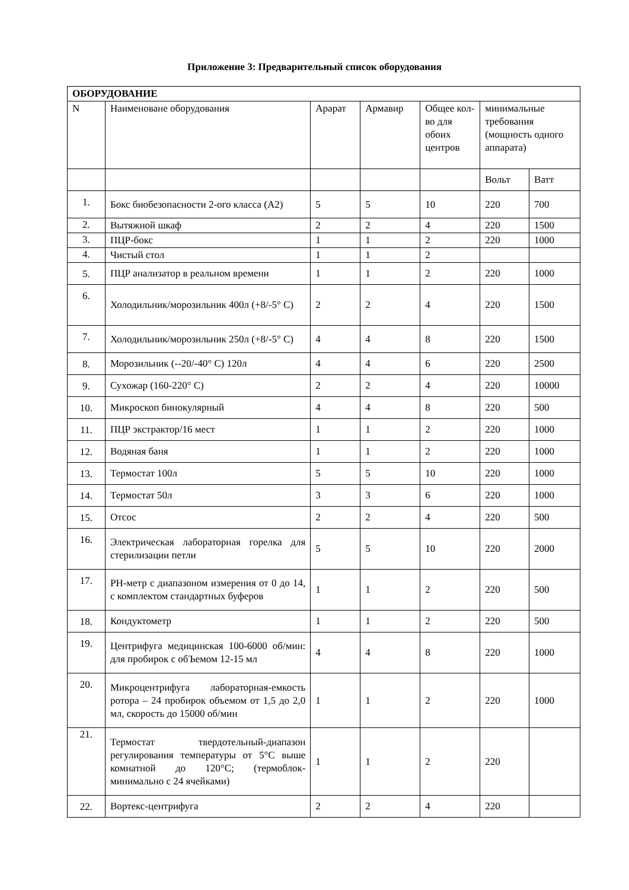Приложение 3: Предварительный список оборудования
| ОБОРУДОВАНИЕ | | | | | | |
| --- | --- | --- | --- | --- | --- | --- |
| N | Наименоване оборудования | Арарат | Армавир | Общее кол-во для обоих центров | минимальные требования (мощность одного аппарата) | |
| | | | | | Вольт | Ватт |
| 1. | Бокс биобезопасности 2-ого класса (А2) | 5 | 5 | 10 | 220 | 700 |
| 2. | Вытяжной шкаф | 2 | 2 | 4 | 220 | 1500 |
| 3. | ПЦР-бокс | 1 | 1 | 2 | 220 | 1000 |
| 4. | Чистый стол | 1 | 1 | 2 | | |
| 5. | ПЦР анализатор в реальном времени | 1 | 1 | 2 | 220 | 1000 |
| 6. | Холодильник/морозильник 400л (+8/-5° С) | 2 | 2 | 4 | 220 | 1500 |
| 7. | Холодильник/морозильник 250л (+8/-5° С) | 4 | 4 | 8 | 220 | 1500 |
| 8. | Морозильник (--20/-40° С) 120л | 4 | 4 | 6 | 220 | 2500 |
| 9. | Сухожар (160-220° С) | 2 | 2 | 4 | 220 | 10000 |
| 10. | Микроскоп бинокулярный | 4 | 4 | 8 | 220 | 500 |
| 11. | ПЦР экстрактор/16 мест | 1 | 1 | 2 | 220 | 1000 |
| 12. | Водяная баня | 1 | 1 | 2 | 220 | 1000 |
| 13. | Термостат 100л | 5 | 5 | 10 | 220 | 1000 |
| 14. | Термостат 50л | 3 | 3 | 6 | 220 | 1000 |
| 15. | Отсос | 2 | 2 | 4 | 220 | 500 |
| 16. | Электрическая лабораторная горелка для стерилизации петли | 5 | 5 | 10 | 220 | 2000 |
| 17. | РН-метр с диапазоном измерения от 0 до 14, с комплектом стандартных буферов | 1 | 1 | 2 | 220 | 500 |
| 18. | Кондуктометр | 1 | 1 | 2 | 220 | 500 |
| 19. | Центрифуга медицинская 100-6000 об/мин: для пробирок с обЪемом 12-15 мл | 4 | 4 | 8 | 220 | 1000 |
| 20. | Микроцентрифуга лабораторная-емкость ротора – 24 пробирок объемом от 1,5 до 2,0 мл, скорость до 15000 об/мин | 1 | 1 | 2 | 220 | 1000 |
| 21. | Термостат твердотельный-диапазон регулирования температуры от 5°С выше комнатной до 120°С; (термоблок- минимально с 24 ячейками) | 1 | 1 | 2 | 220 | |
| 22. | Вортекс-центрифуга | 2 | 2 | 4 | 220 | |